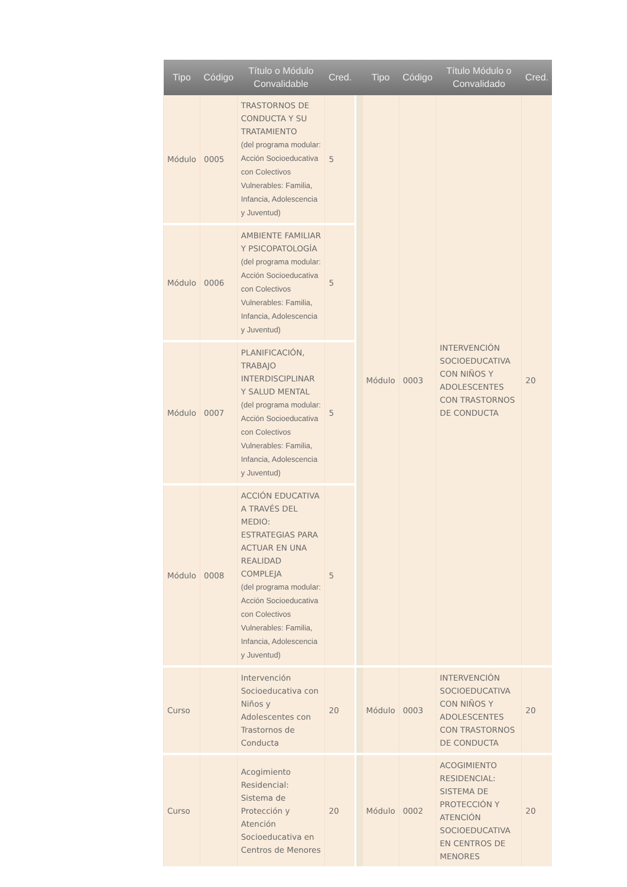| Tipo | Código | Título o Módulo Convalidable | Cred. | | Tipo | Código | Título Módulo o Convalidado | Cred. |
| --- | --- | --- | --- | --- | --- | --- | --- | --- |
| Módulo | 0005 | TRASTORNOS DE CONDUCTA Y SU TRATAMIENTO (del programa modular: Acción Socioeducativa con Colectivos Vulnerables: Familia, Infancia, Adolescencia y Juventud) | 5 | | Módulo | 0003 | INTERVENCIÓN SOCIOEDUCATIVA CON NIÑOS Y ADOLESCENTES CON TRASTORNOS DE CONDUCTA | 20 |
| Módulo | 0006 | AMBIENTE FAMILIAR Y PSICOPATOLOGÍA (del programa modular: Acción Socioeducativa con Colectivos Vulnerables: Familia, Infancia, Adolescencia y Juventud) | 5 | | | | | |
| Módulo | 0007 | PLANIFICACIÓN, TRABAJO INTERDISCIPLINAR Y SALUD MENTAL (del programa modular: Acción Socioeducativa con Colectivos Vulnerables: Familia, Infancia, Adolescencia y Juventud) | 5 | | | | | |
| Módulo | 0008 | ACCIÓN EDUCATIVA A TRAVÉS DEL MEDIO: ESTRATEGIAS PARA ACTUAR EN UNA REALIDAD COMPLEJA (del programa modular: Acción Socioeducativa con Colectivos Vulnerables: Familia, Infancia, Adolescencia y Juventud) | 5 | | | | | |
| Curso | | Intervención Socioeducativa con Niños y Adolescentes con Trastornos de Conducta | 20 | | Módulo | 0003 | INTERVENCIÓN SOCIOEDUCATIVA CON NIÑOS Y ADOLESCENTES CON TRASTORNOS DE CONDUCTA | 20 |
| Curso | | Acogimiento Residencial: Sistema de Protección y Atención Socioeducativa en Centros de Menores | 20 | | Módulo | 0002 | ACOGIMIENTO RESIDENCIAL: SISTEMA DE PROTECCIÓN Y ATENCIÓN SOCIOEDUCATIVA EN CENTROS DE MENORES | 20 |